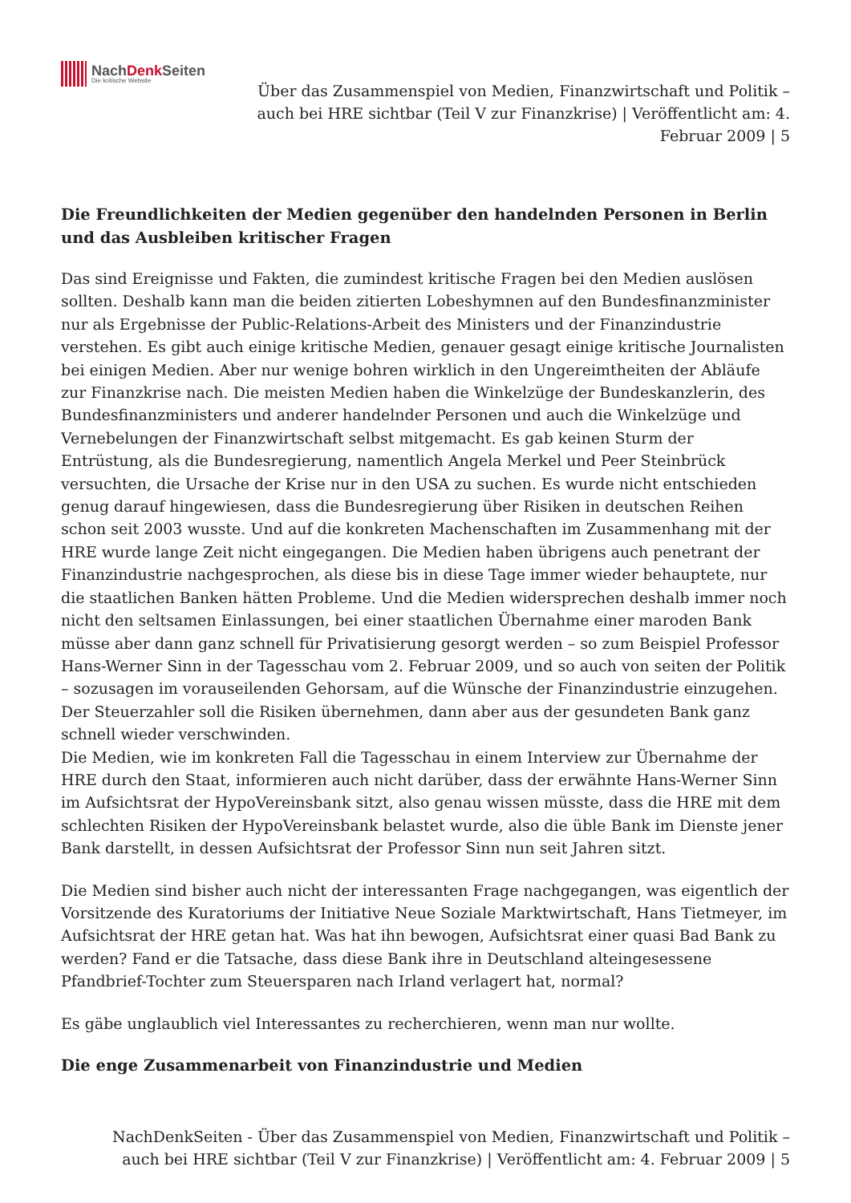NachDenk Seiten
Die kritische Website
Über das Zusammenspiel von Medien, Finanzwirtschaft und Politik – auch bei HRE sichtbar (Teil V zur Finanzkrise) | Veröffentlicht am: 4. Februar 2009 | 5
Die Freundlichkeiten der Medien gegenüber den handelnden Personen in Berlin und das Ausbleiben kritischer Fragen
Das sind Ereignisse und Fakten, die zumindest kritische Fragen bei den Medien auslösen sollten. Deshalb kann man die beiden zitierten Lobeshymnen auf den Bundesfinanzminister nur als Ergebnisse der Public-Relations-Arbeit des Ministers und der Finanzindustrie verstehen. Es gibt auch einige kritische Medien, genauer gesagt einige kritische Journalisten bei einigen Medien. Aber nur wenige bohren wirklich in den Ungereimtheiten der Abläufe zur Finanzkrise nach. Die meisten Medien haben die Winkelzüge der Bundeskanzlerin, des Bundesfinanzministers und anderer handelnder Personen und auch die Winkelzüge und Vernebelungen der Finanzwirtschaft selbst mitgemacht. Es gab keinen Sturm der Entrüstung, als die Bundesregierung, namentlich Angela Merkel und Peer Steinbrück versuchten, die Ursache der Krise nur in den USA zu suchen. Es wurde nicht entschieden genug darauf hingewiesen, dass die Bundesregierung über Risiken in deutschen Reihen schon seit 2003 wusste. Und auf die konkreten Machenschaften im Zusammenhang mit der HRE wurde lange Zeit nicht eingegangen. Die Medien haben übrigens auch penetrant der Finanzindustrie nachgesprochen, als diese bis in diese Tage immer wieder behauptete, nur die staatlichen Banken hätten Probleme. Und die Medien widersprechen deshalb immer noch nicht den seltsamen Einlassungen, bei einer staatlichen Übernahme einer maroden Bank müsse aber dann ganz schnell für Privatisierung gesorgt werden – so zum Beispiel Professor Hans-Werner Sinn in der Tagesschau vom 2. Februar 2009, und so auch von seiten der Politik – sozusagen im vorauseilenden Gehorsam, auf die Wünsche der Finanzindustrie einzugehen. Der Steuerzahler soll die Risiken übernehmen, dann aber aus der gesundeten Bank ganz schnell wieder verschwinden.
Die Medien, wie im konkreten Fall die Tagesschau in einem Interview zur Übernahme der HRE durch den Staat, informieren auch nicht darüber, dass der erwähnte Hans-Werner Sinn im Aufsichtsrat der HypoVereinsbank sitzt, also genau wissen müsste, dass die HRE mit dem schlechten Risiken der HypoVereinsbank belastet wurde, also die üble Bank im Dienste jener Bank darstellt, in dessen Aufsichtsrat der Professor Sinn nun seit Jahren sitzt.
Die Medien sind bisher auch nicht der interessanten Frage nachgegangen, was eigentlich der Vorsitzende des Kuratoriums der Initiative Neue Soziale Marktwirtschaft, Hans Tietmeyer, im Aufsichtsrat der HRE getan hat. Was hat ihn bewogen, Aufsichtsrat einer quasi Bad Bank zu werden? Fand er die Tatsache, dass diese Bank ihre in Deutschland alteingesessene Pfandbrief-Tochter zum Steuersparen nach Irland verlagert hat, normal?
Es gäbe unglaublich viel Interessantes zu recherchieren, wenn man nur wollte.
Die enge Zusammenarbeit von Finanzindustrie und Medien
NachDenkSeiten - Über das Zusammenspiel von Medien, Finanzwirtschaft und Politik – auch bei HRE sichtbar (Teil V zur Finanzkrise) | Veröffentlicht am: 4. Februar 2009 | 5